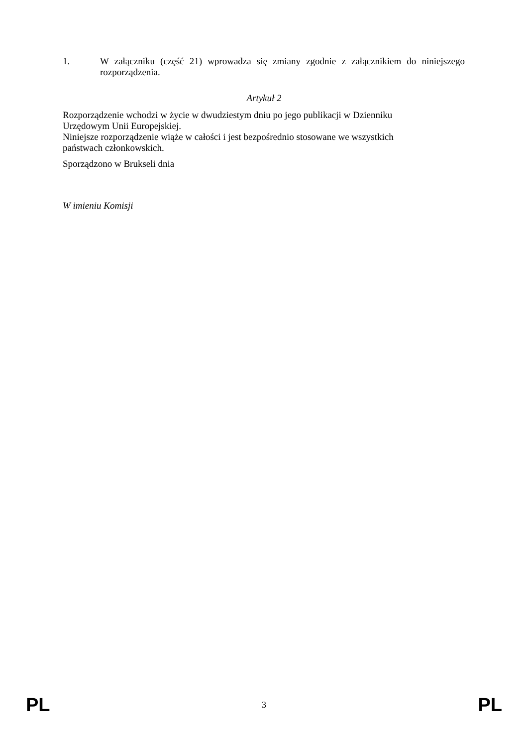1. W załączniku (część 21) wprowadza się zmiany zgodnie z załącznikiem do niniejszego rozporządzenia.
Artykuł 2
Rozporządzenie wchodzi w życie w dwudziestym dniu po jego publikacji w Dzienniku
Urzędowym Unii Europejskiej.
Niniejsze rozporządzenie wiąże w całości i jest bezpośrednio stosowane we wszystkich
państwach członkowskich.
Sporządzono w Brukseli dnia
W imieniu Komisji
PL 3 PL